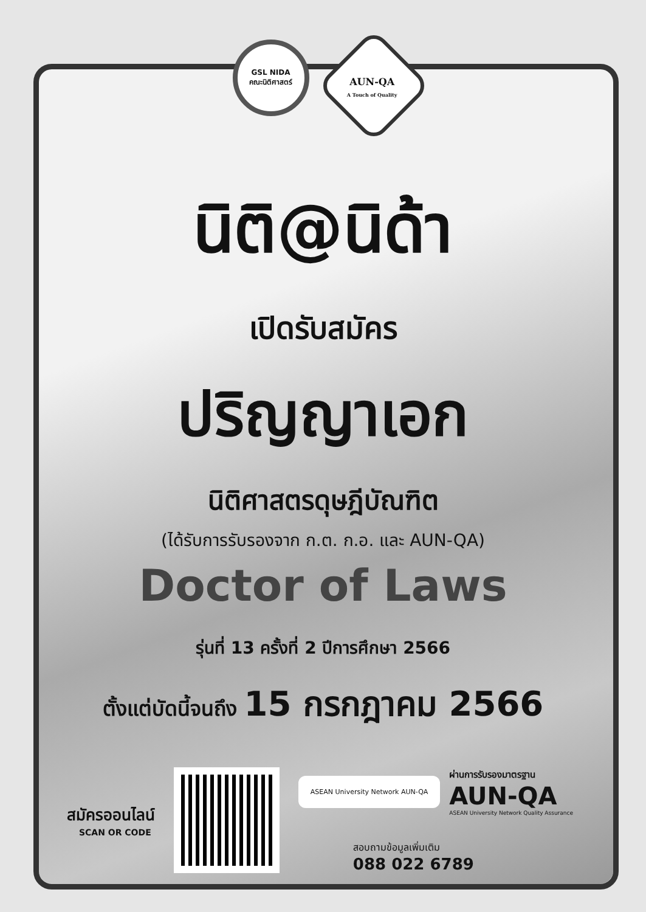GSL NIDA
คณะนิติศาสตร์
AUN-QA
A Touch of Quality
นิติ@นิด้า
เปิดรับสมัคร
ปริญญาเอก
นิติศาสตรดุษฎีบัณฑิต
(ได้รับการรับรองจาก ก.ต. ก.อ. และ AUN-QA)
Doctor of Laws
รุ่นที่ 13 ครั้งที่ 2 ปีการศึกษา 2566
ตั้งแต่บัดนี้จนถึง 15 กรกฎาคม 2566
สมัครออนไลน์
SCAN OR CODE
ASEAN University Network AUN-QA
ผ่านการรับรองมาตรฐาน
AUN-QA
ASEAN University Network Quality Assurance
สอบถามข้อมูลเพิ่มเติม
088 022 6789